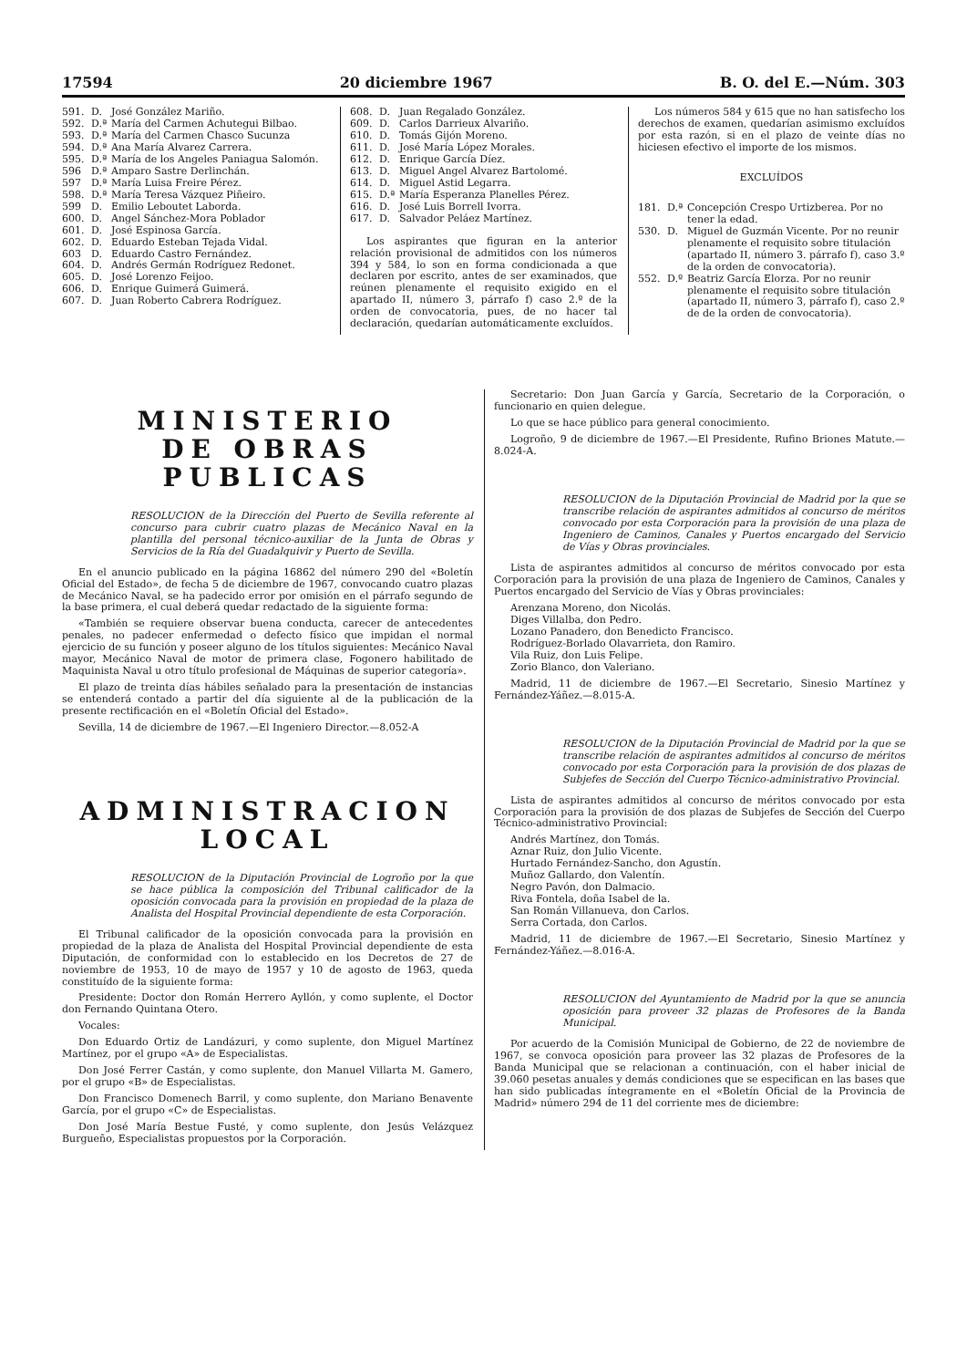17594 20 diciembre 1967 B. O. del E.—Núm. 303
591. D. José González Mariño.
592. D.ª María del Carmen Achutegui Bilbao.
593. D.ª María del Carmen Chasco Sucunza
594. D.ª Ana María Alvarez Carrera.
595. D.ª María de los Angeles Paniagua Salomón.
596 D.ª Amparo Sastre Derlinchán.
597 D.ª María Luisa Freire Pérez.
598. D.ª María Teresa Vázquez Piñeiro.
599 D. Emilio Leboutet Laborda.
600. D. Angel Sánchez-Mora Poblador
601. D. José Espinosa García.
602. D. Eduardo Esteban Tejada Vidal.
603 D. Eduardo Castro Fernández.
604. D. Andrés Germán Rodríguez Redonet.
605. D. José Lorenzo Feijoo.
606. D. Enrique Guimerá Guimerá.
607. D. Juan Roberto Cabrera Rodríguez.
608. D. Juan Regalado González.
609. D. Carlos Darrieux Alvariño.
610. D. Tomás Gijón Moreno.
611. D. José María López Morales.
612. D. Enrique García Díez.
613. D. Miguel Angel Alvarez Bartolomé.
614. D. Miguel Astid Legarra.
615. D.ª María Esperanza Planelles Pérez.
616. D. José Luis Borrell Ivorra.
617. D. Salvador Peláez Martínez.
Los aspirantes que figuran en la anterior relación provisional de admitidos con los números 394 y 584, lo son en forma condicionada a que declaren por escrito, antes de ser examinados, que reúnen plenamente el requisito exigido en el apartado II, número 3, párrafo f) caso 2.º de la orden de convocatoria, pues, de no hacer tal declaración, quedarían automáticamente excluídos.
Los números 584 y 615 que no han satisfecho los derechos de examen, quedarían asimismo excluídos por esta razón, si en el plazo de veinte días no hiciesen efectivo el importe de los mismos.
EXCLUÍDOS
181. D.ª Concepción Crespo Urtizberea. Por no tener la edad.
530. D. Miguel de Guzmán Vicente. Por no reunir plenamente el requisito sobre titulación (apartado II, número 3. párrafo f), caso 3.º de la orden de convocatoria).
552. D.º Beatriz García Elorza. Por no reunir plenamente el requisito sobre titulación (apartado II, número 3, párrafo f), caso 2.º de de la orden de convocatoria).
MINISTERIO
DE OBRAS PUBLICAS
RESOLUCION de la Dirección del Puerto de Sevilla referente al concurso para cubrir cuatro plazas de Mecánico Naval en la plantilla del personal técnico-auxiliar de la Junta de Obras y Servicios de la Ría del Guadalquivir y Puerto de Sevilla.
En el anuncio publicado en la página 16862 del número 290 del «Boletín Oficial del Estado», de fecha 5 de diciembre de 1967, convocando cuatro plazas de Mecánico Naval, se ha padecido error por omisión en el párrafo segundo de la base primera, el cual deberá quedar redactado de la siguiente forma:
«También se requiere observar buena conducta, carecer de antecedentes penales, no padecer enfermedad o defecto físico que impidan el normal ejercicio de su función y poseer alguno de los títulos siguientes: Mecánico Naval mayor, Mecánico Naval de motor de primera clase, Fogonero habilitado de Maquinista Naval u otro título profesional de Máquinas de superior categoría».
El plazo de treinta días hábiles señalado para la presentación de instancias se entenderá contado a partir del día siguiente al de la publicación de la presente rectificación en el «Boletín Oficial del Estado».
Sevilla, 14 de diciembre de 1967.—El Ingeniero Director.—8.052-A
ADMINISTRACION LOCAL
RESOLUCION de la Diputación Provincial de Logroño por la que se hace pública la composición del Tribunal calificador de la oposición convocada para la provisión en propiedad de la plaza de Analista del Hospital Provincial dependiente de esta Corporación.
El Tribunal calificador de la oposición convocada para la provisión en propiedad de la plaza de Analista del Hospital Provincial dependiente de esta Diputación, de conformidad con lo establecido en los Decretos de 27 de noviembre de 1953, 10 de mayo de 1957 y 10 de agosto de 1963, queda constituído de la siguiente forma:
Presidente: Doctor don Román Herrero Ayllón, y como suplente, el Doctor don Fernando Quintana Otero.
Vocales:
Don Eduardo Ortiz de Landázuri, y como suplente, don Miguel Martínez Martínez, por el grupo «A» de Especialistas.
Don José Ferrer Castán, y como suplente, don Manuel Villarta M. Gamero, por el grupo «B» de Especialistas.
Don Francisco Domenech Barril, y como suplente, don Mariano Benavente García, por el grupo «C» de Especialistas.
Don José María Bestue Fusté, y como suplente, don Jesús Velázquez Burgueño, Especialistas propuestos por la Corporación.
Secretario: Don Juan García y García, Secretario de la Corporación, o funcionario en quien delegue.
Lo que se hace público para general conocimiento.
Logroño, 9 de diciembre de 1967.—El Presidente, Rufino Briones Matute.—8.024-A.
RESOLUCION de la Diputación Provincial de Madrid por la que se transcribe relación de aspirantes admitidos al concurso de méritos convocado por esta Corporación para la provisión de una plaza de Ingeniero de Caminos, Canales y Puertos encargado del Servicio de Vías y Obras provinciales.
Lista de aspirantes admitidos al concurso de méritos convocado por esta Corporación para la provisión de una plaza de Ingeniero de Caminos, Canales y Puertos encargado del Servicio de Vías y Obras provinciales:
Arenzana Moreno, don Nicolás.
Diges Villalba, don Pedro.
Lozano Panadero, don Benedicto Francisco.
Rodríguez-Borlado Olavarrieta, don Ramiro.
Vila Ruiz, don Luis Felipe.
Zorio Blanco, don Valeriano.
Madrid, 11 de diciembre de 1967.—El Secretario, Sinesio Martínez y Fernández-Yáñez.—8.015-A.
RESOLUCION de la Diputación Provincial de Madrid por la que se transcribe relación de aspirantes admitidos al concurso de méritos convocado por esta Corporación para la provisión de dos plazas de Subjefes de Sección del Cuerpo Técnico-administrativo Provincial.
Lista de aspirantes admitidos al concurso de méritos convocado por esta Corporación para la provisión de dos plazas de Subjefes de Sección del Cuerpo Técnico-administrativo Provincial:
Andrés Martínez, don Tomás.
Aznar Ruiz, don Julio Vicente.
Hurtado Fernández-Sancho, don Agustín.
Muñoz Gallardo, don Valentín.
Negro Pavón, don Dalmacio.
Riva Fontela, doña Isabel de la.
San Román Villanueva, don Carlos.
Serra Cortada, don Carlos.
Madrid, 11 de diciembre de 1967.—El Secretario, Sinesio Martínez y Fernández-Yáñez.—8.016-A.
RESOLUCION del Ayuntamiento de Madrid por la que se anuncia oposición para proveer 32 plazas de Profesores de la Banda Municipal.
Por acuerdo de la Comisión Municipal de Gobierno, de 22 de noviembre de 1967, se convoca oposición para proveer las 32 plazas de Profesores de la Banda Municipal que se relacionan a continuación, con el haber inicial de 39.060 pesetas anuales y demás condiciones que se especifican en las bases que han sido publicadas íntegramente en el «Boletín Oficial de la Provincia de Madrid» número 294 de 11 del corriente mes de diciembre: